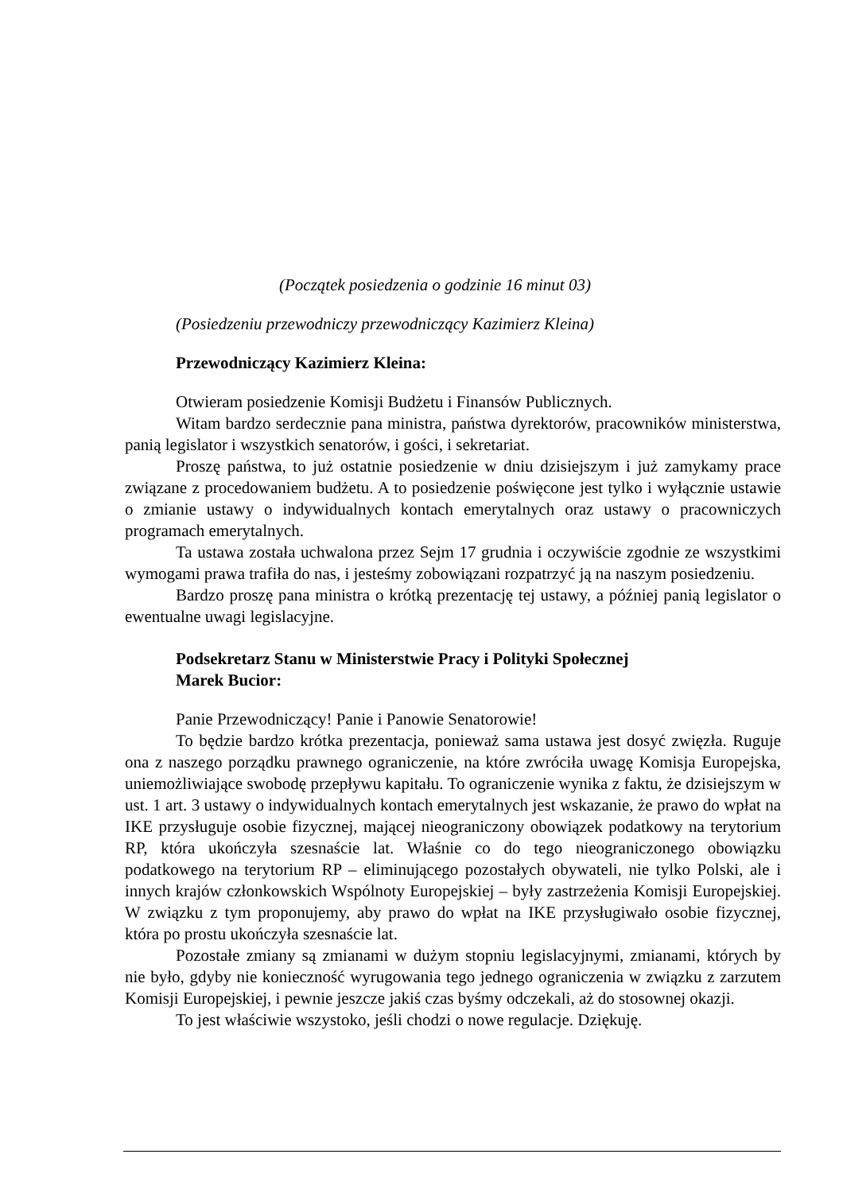(Początek posiedzenia o godzinie 16 minut 03)
(Posiedzeniu przewodniczy przewodniczący Kazimierz Kleina)
Przewodniczący Kazimierz Kleina:
Otwieram posiedzenie Komisji Budżetu i Finansów Publicznych.
Witam bardzo serdecznie pana ministra, państwa dyrektorów, pracowników ministerstwa, panią legislator i wszystkich senatorów, i gości, i sekretariat.
Proszę państwa, to już ostatnie posiedzenie w dniu dzisiejszym i już zamykamy prace związane z procedowaniem budżetu. A to posiedzenie poświęcone jest tylko i wyłącznie ustawie o zmianie ustawy o indywidualnych kontach emerytalnych oraz ustawy o pracowniczych programach emerytalnych.
Ta ustawa została uchwalona przez Sejm 17 grudnia i oczywiście zgodnie ze wszystkimi wymogami prawa trafiła do nas, i jesteśmy zobowiązani rozpatrzyć ją na naszym posiedzeniu.
Bardzo proszę pana ministra o krótką prezentację tej ustawy, a później panią legislator o ewentualne uwagi legislacyjne.
Podsekretarz Stanu w Ministerstwie Pracy i Polityki Społecznej
Marek Bucior:
Panie Przewodniczący! Panie i Panowie Senatorowie!
To będzie bardzo krótka prezentacja, ponieważ sama ustawa jest dosyć zwięzła. Ruguje ona z naszego porządku prawnego ograniczenie, na które zwróciła uwagę Komisja Europejska, uniemożliwiające swobodę przepływu kapitału. To ograniczenie wynika z faktu, że dzisiejszym w ust. 1 art. 3 ustawy o indywidualnych kontach emerytalnych jest wskazanie, że prawo do wpłat na IKE przysługuje osobie fizycznej, mającej nieograniczony obowiązek podatkowy na terytorium RP, która ukończyła szesnaście lat. Właśnie co do tego nieograniczonego obowiązku podatkowego na terytorium RP – eliminującego pozostałych obywateli, nie tylko Polski, ale i innych krajów członkowskich Wspólnoty Europejskiej – były zastrzeżenia Komisji Europejskiej. W związku z tym proponujemy, aby prawo do wpłat na IKE przysługiwało osobie fizycznej, która po prostu ukończyła szesnaście lat.
Pozostałe zmiany są zmianami w dużym stopniu legislacyjnymi, zmianami, których by nie było, gdyby nie konieczność wyrugowania tego jednego ograniczenia w związku z zarzutem Komisji Europejskiej, i pewnie jeszcze jakiś czas byśmy odczekali, aż do stosownej okazji.
To jest właściwie wszystoko, jeśli chodzi o nowe regulacje. Dziękuję.